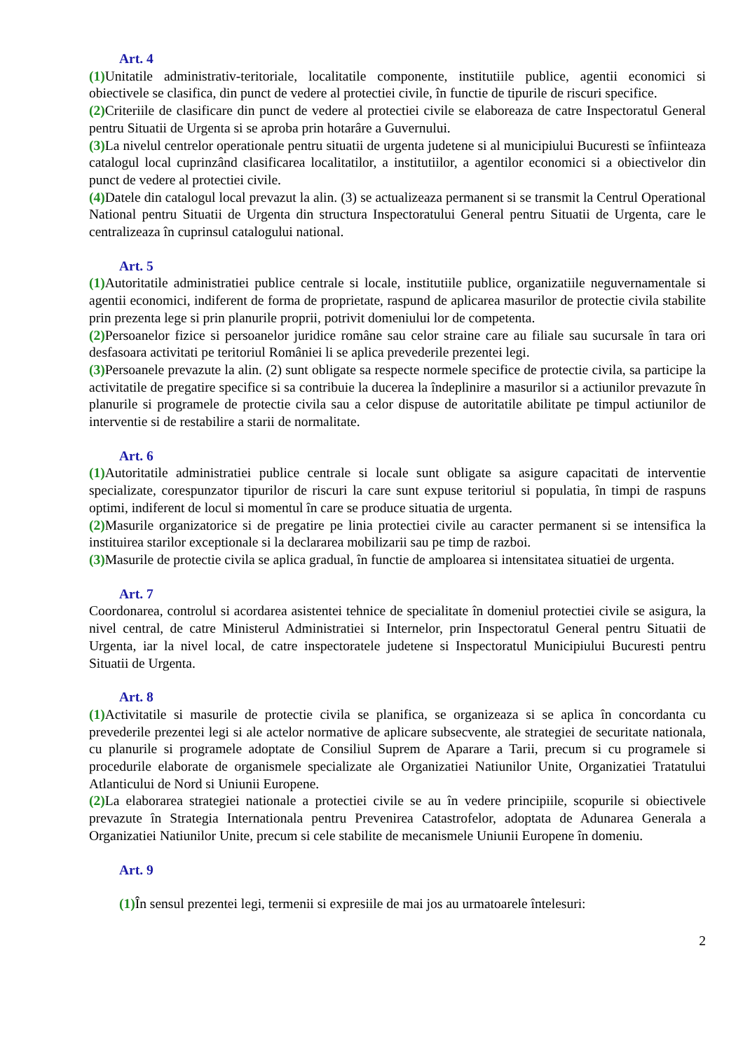Art. 4
(1) Unitatile administrativ-teritoriale, localitatile componente, institutiile publice, agentii economici si obiectivele se clasifica, din punct de vedere al protectiei civile, în functie de tipurile de riscuri specifice.
(2) Criteriile de clasificare din punct de vedere al protectiei civile se elaboreaza de catre Inspectoratul General pentru Situatii de Urgenta si se aproba prin hotarâre a Guvernului.
(3) La nivelul centrelor operationale pentru situatii de urgenta judetene si al municipiului Bucuresti se înfiinteaza catalogul local cuprinzând clasificarea localitatilor, a institutiilor, a agentilor economici si a obiectivelor din punct de vedere al protectiei civile.
(4) Datele din catalogul local prevazut la alin. (3) se actualizeaza permanent si se transmit la Centrul Operational National pentru Situatii de Urgenta din structura Inspectoratului General pentru Situatii de Urgenta, care le centralizeaza în cuprinsul catalogului national.
Art. 5
(1) Autoritatile administratiei publice centrale si locale, institutiile publice, organizatiile neguvernamentale si agentii economici, indiferent de forma de proprietate, raspund de aplicarea masurilor de protectie civila stabilite prin prezenta lege si prin planurile proprii, potrivit domeniului lor de competenta.
(2) Persoanelor fizice si persoanelor juridice române sau celor straine care au filiale sau sucursale în tara ori desfasoara activitati pe teritoriul României li se aplica prevederile prezentei legi.
(3) Persoanele prevazute la alin. (2) sunt obligate sa respecte normele specifice de protectie civila, sa participe la activitatile de pregatire specifice si sa contribuie la ducerea la îndeplinire a masurilor si a actiunilor prevazute în planurile si programele de protectie civila sau a celor dispuse de autoritatile abilitate pe timpul actiunilor de interventie si de restabilire a starii de normalitate.
Art. 6
(1) Autoritatile administratiei publice centrale si locale sunt obligate sa asigure capacitati de interventie specializate, corespunzator tipurilor de riscuri la care sunt expuse teritoriul si populatia, în timpi de raspuns optimi, indiferent de locul si momentul în care se produce situatia de urgenta.
(2) Masurile organizatorice si de pregatire pe linia protectiei civile au caracter permanent si se intensifica la instituirea starilor exceptionale si la declararea mobilizarii sau pe timp de razboi.
(3) Masurile de protectie civila se aplica gradual, în functie de amploarea si intensitatea situatiei de urgenta.
Art. 7
Coordonarea, controlul si acordarea asistentei tehnice de specialitate în domeniul protectiei civile se asigura, la nivel central, de catre Ministerul Administratiei si Internelor, prin Inspectoratul General pentru Situatii de Urgenta, iar la nivel local, de catre inspectoratele judetene si Inspectoratul Municipiului Bucuresti pentru Situatii de Urgenta.
Art. 8
(1) Activitatile si masurile de protectie civila se planifica, se organizeaza si se aplica în concordanta cu prevederile prezentei legi si ale actelor normative de aplicare subsecvente, ale strategiei de securitate nationala, cu planurile si programele adoptate de Consiliul Suprem de Aparare a Tarii, precum si cu programele si procedurile elaborate de organismele specializate ale Organizatiei Natiunilor Unite, Organizatiei Tratatului Atlanticului de Nord si Uniunii Europene.
(2) La elaborarea strategiei nationale a protectiei civile se au în vedere principiile, scopurile si obiectivele prevazute în Strategia Internationala pentru Prevenirea Catastrofelor, adoptata de Adunarea Generala a Organizatiei Natiunilor Unite, precum si cele stabilite de mecanismele Uniunii Europene în domeniu.
Art. 9
(1) În sensul prezentei legi, termenii si expresiile de mai jos au urmatoarele întelesuri:
2